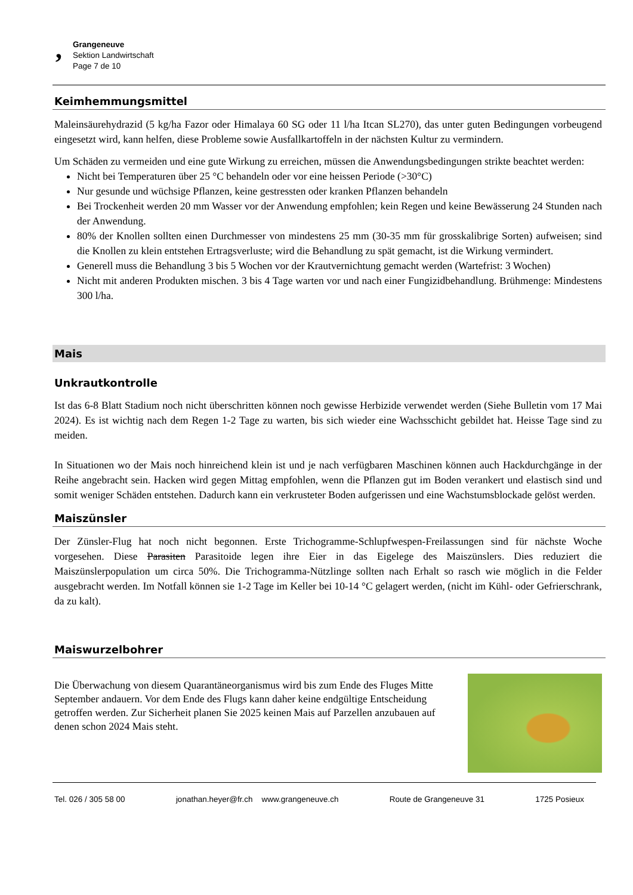‚ Grangeneuve
Sektion Landwirtschaft
Page 7 de 10
Keimhemmungsmittel
Maleinsäurehydrazid (5 kg/ha Fazor oder Himalaya 60 SG oder 11 l/ha Itcan SL270), das unter guten Bedingungen vorbeugend eingesetzt wird, kann helfen, diese Probleme sowie Ausfallkartoffeln in der nächsten Kultur zu vermindern.
Um Schäden zu vermeiden und eine gute Wirkung zu erreichen, müssen die Anwendungsbedingungen strikte beachtet werden:
Nicht bei Temperaturen über 25 °C behandeln oder vor eine heissen Periode (>30°C)
Nur gesunde und wüchsige Pflanzen, keine gestressten oder kranken Pflanzen behandeln
Bei Trockenheit werden 20 mm Wasser vor der Anwendung empfohlen; kein Regen und keine Bewässerung 24 Stunden nach der Anwendung.
80% der Knollen sollten einen Durchmesser von mindestens 25 mm (30-35 mm für grosskalibrige Sorten) aufweisen; sind die Knollen zu klein entstehen Ertragsverluste; wird die Behandlung zu spät gemacht, ist die Wirkung vermindert.
Generell muss die Behandlung 3 bis 5 Wochen vor der Krautvernichtung gemacht werden (Wartefrist: 3 Wochen)
Nicht mit anderen Produkten mischen. 3 bis 4 Tage warten vor und nach einer Fungizidbehandlung. Brühmenge: Mindestens 300 l/ha.
Mais
Unkrautkontrolle
Ist das 6-8 Blatt Stadium noch nicht überschritten können noch gewisse Herbizide verwendet werden (Siehe Bulletin vom 17 Mai 2024). Es ist wichtig nach dem Regen 1-2 Tage zu warten, bis sich wieder eine Wachsschicht gebildet hat. Heisse Tage sind zu meiden.
In Situationen wo der Mais noch hinreichend klein ist und je nach verfügbaren Maschinen können auch Hackdurchgänge in der Reihe angebracht sein. Hacken wird gegen Mittag empfohlen, wenn die Pflanzen gut im Boden verankert und elastisch sind und somit weniger Schäden entstehen. Dadurch kann ein verkrusteter Boden aufgerissen und eine Wachstumsblockade gelöst werden.
Maiszünsler
Der Zünsler-Flug hat noch nicht begonnen. Erste Trichogramme-Schlupfwespen-Freilassungen sind für nächste Woche vorgesehen. Diese Parasiten Parasitoide legen ihre Eier in das Eigelege des Maiszünslers. Dies reduziert die Maiszünslerpopulation um circa 50%. Die Trichogramma-Nützlinge sollten nach Erhalt so rasch wie möglich in die Felder ausgebracht werden. Im Notfall können sie 1-2 Tage im Keller bei 10-14 °C gelagert werden, (nicht im Kühl- oder Gefrierschrank, da zu kalt).
Maiswurzelbohrer
Die Überwachung von diesem Quarantäneorganismus wird bis zum Ende des Fluges Mitte September andauern. Vor dem Ende des Flugs kann daher keine endgültige Entscheidung getroffen werden. Zur Sicherheit planen Sie 2025 keinen Mais auf Parzellen anzubauen auf denen schon 2024 Mais steht.
Tel. 026 / 305 58 00 jonathan.heyer@fr.ch www.grangeneuve.ch Route de Grangeneuve 31 1725 Posieux